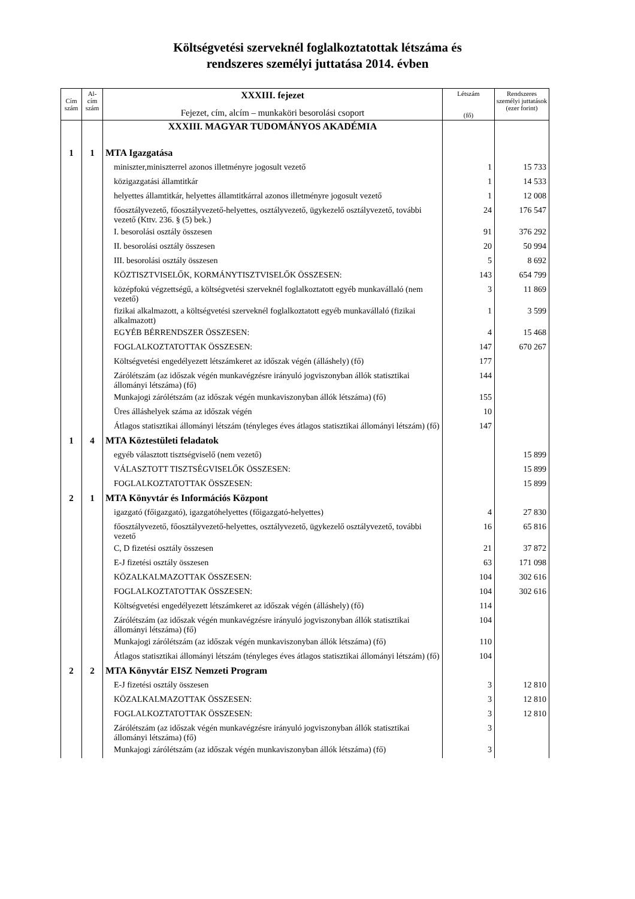Költségvetési szerveknél foglalkoztatottak létszáma és
rendszeres személyi juttatása 2014. évben
| Cím szám | Al- cím szám | XXXIII. fejezet Fejezet, cím, alcím – munkaköri besorolási csoport | Létszám (fő) | Rendszeres személyi juttatások (ezer forint) |
| --- | --- | --- | --- | --- |
| | | XXXIII. MAGYAR TUDOMÁNYOS AKADÉMIA | | |
| 1 | 1 | MTA Igazgatása | | |
| | | miniszter,miniszterrel azonos illetményre jogosult vezető | 1 | 15 733 |
| | | közigazgatási államtitkár | 1 | 14 533 |
| | | helyettes államtitkár, helyettes államtitkárral azonos illetményre jogosult vezető | 1 | 12 008 |
| | | főosztályvezető, főosztályvezető-helyettes, osztályvezető, ügykezelő osztályvezető, további vezető (Kttv. 236. § (5) bek.) | 24 | 176 547 |
| | | I. besorolási osztály összesen | 91 | 376 292 |
| | | II. besorolási osztály összesen | 20 | 50 994 |
| | | III. besorolási osztály összesen | 5 | 8 692 |
| | | KÖZTISZTVISELŐK, KORMÁNYTISZTVISELŐK ÖSSZESEN: | 143 | 654 799 |
| | | középfokú végzettségű, a költségvetési szerveknél foglalkoztatott egyéb munkavállaló (nem vezető) | 3 | 11 869 |
| | | fizikai alkalmazott, a költségvetési szerveknél foglalkoztatott egyéb munkavállaló (fizikai alkalmazott) | 1 | 3 599 |
| | | EGYÉB BÉRRENDSZER ÖSSZESEN: | 4 | 15 468 |
| | | FOGLALKOZTATOTTAK ÖSSZESEN: | 147 | 670 267 |
| | | Költségvetési engedélyezett létszámkeret az időszak végén (álláshely) (fő) | 177 | |
| | | Zárólétszám (az időszak végén munkavégzésre irányuló jogviszonyban állók statisztikai állományi létszáma) (fő) | 144 | |
| | | Munkajogi zárólétszám (az időszak végén munkaviszonyban állók létszáma) (fő) | 155 | |
| | | Üres álláshelyek száma az időszak végén | 10 | |
| | | Átlagos statisztikai állományi létszám (tényleges éves átlagos statisztikai állományi létszám) (fő) | 147 | |
| 1 | 4 | MTA Köztestületi feladatok | | |
| | | egyéb választott tisztségviselő (nem vezető) | | 15 899 |
| | | VÁLASZTOTT TISZTSÉGVISELŐK ÖSSZESEN: | | 15 899 |
| | | FOGLALKOZTATOTTAK ÖSSZESEN: | | 15 899 |
| 2 | 1 | MTA Könyvtár és Információs Központ | | |
| | | igazgató (főigazgató), igazgatóhelyettes (főigazgató-helyettes) | 4 | 27 830 |
| | | főosztályvezető, főosztályvezető-helyettes, osztályvezető, ügykezelő osztályvezető, további vezető | 16 | 65 816 |
| | | C, D fizetési osztály összesen | 21 | 37 872 |
| | | E-J fizetési osztály összesen | 63 | 171 098 |
| | | KÖZALKALMAZOTTAK ÖSSZESEN: | 104 | 302 616 |
| | | FOGLALKOZTATOTTAK ÖSSZESEN: | 104 | 302 616 |
| | | Költségvetési engedélyezett létszámkeret az időszak végén (álláshely) (fő) | 114 | |
| | | Zárólétszám (az időszak végén munkavégzésre irányuló jogviszonyban állók statisztikai állományi létszáma) (fő) | 104 | |
| | | Munkajogi zárólétszám (az időszak végén munkaviszonyban állók létszáma) (fő) | 110 | |
| | | Átlagos statisztikai állományi létszám (tényleges éves átlagos statisztikai állományi létszám) (fő) | 104 | |
| 2 | 2 | MTA Könyvtár EISZ Nemzeti Program | | |
| | | E-J fizetési osztály összesen | 3 | 12 810 |
| | | KÖZALKALMAZOTTAK ÖSSZESEN: | 3 | 12 810 |
| | | FOGLALKOZTATOTTAK ÖSSZESEN: | 3 | 12 810 |
| | | Zárólétszám (az időszak végén munkavégzésre irányuló jogviszonyban állók statisztikai állományi létszáma) (fő) | 3 | |
| | | Munkajogi zárólétszám (az időszak végén munkaviszonyban állók létszáma) (fő) | 3 | |